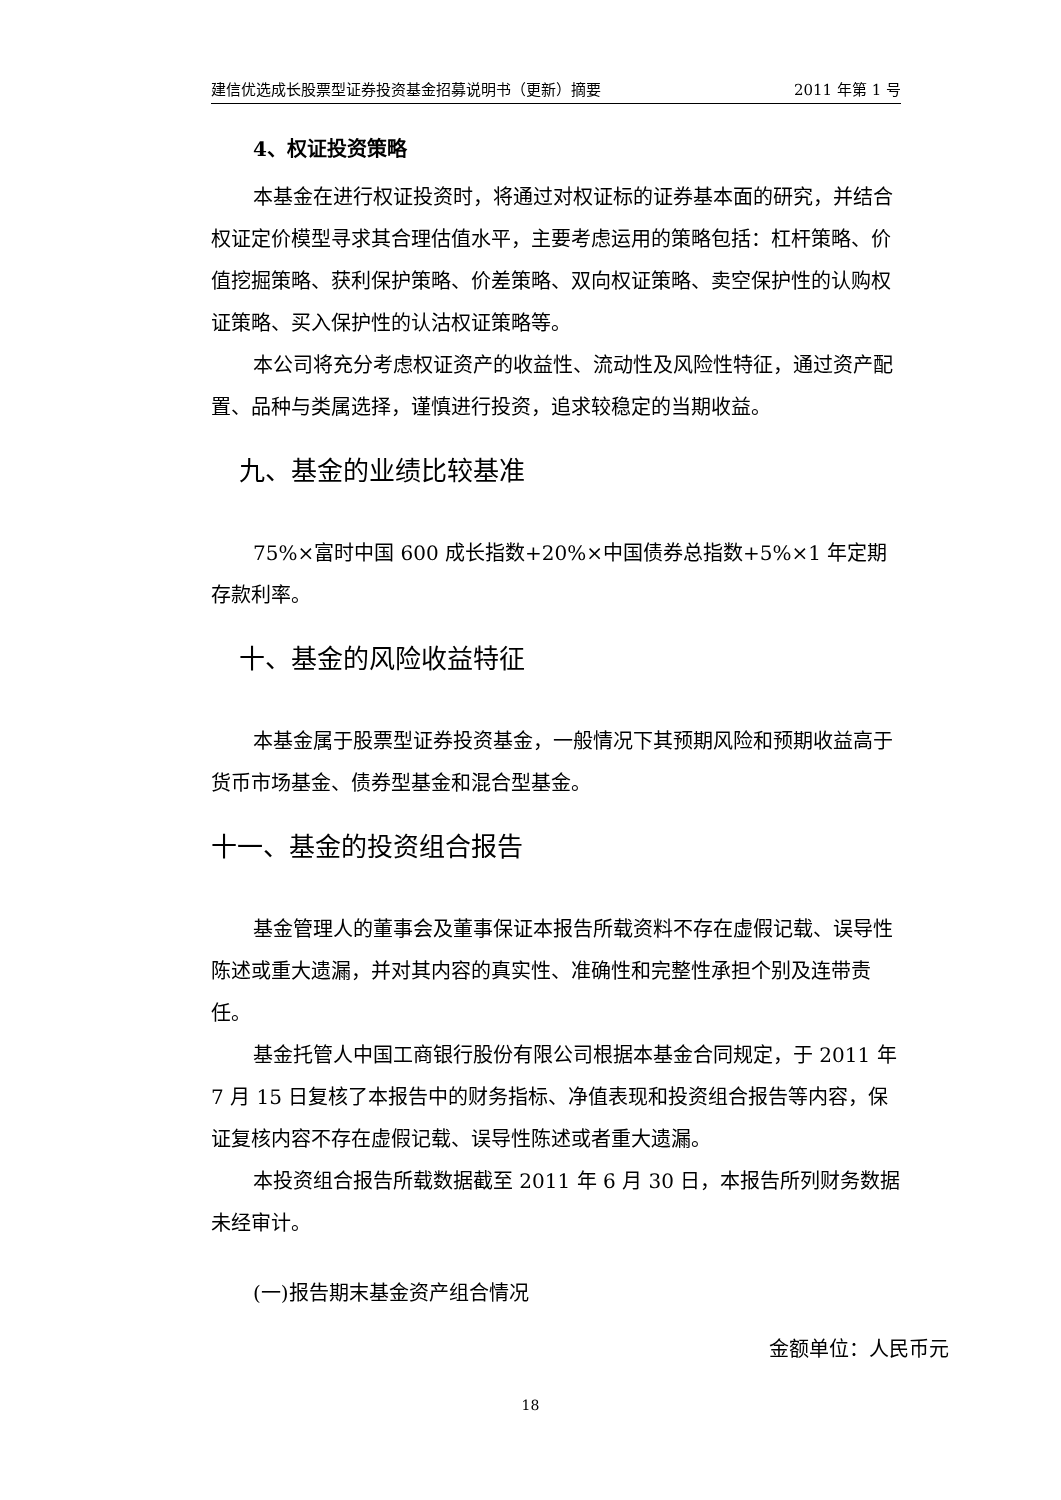建信优选成长股票型证券投资基金招募说明书（更新）摘要 2011 年第 1 号
4、权证投资策略
本基金在进行权证投资时，将通过对权证标的证券基本面的研究，并结合权证定价模型寻求其合理估值水平，主要考虑运用的策略包括：杠杆策略、价值挖掘策略、获利保护策略、价差策略、双向权证策略、卖空保护性的认购权证策略、买入保护性的认沽权证策略等。
本公司将充分考虑权证资产的收益性、流动性及风险性特征，通过资产配置、品种与类属选择，谨慎进行投资，追求较稳定的当期收益。
九、基金的业绩比较基准
75%×富时中国 600 成长指数+20%×中国债券总指数+5%×1 年定期存款利率。
十、基金的风险收益特征
本基金属于股票型证券投资基金，一般情况下其预期风险和预期收益高于货币市场基金、债券型基金和混合型基金。
十一、基金的投资组合报告
基金管理人的董事会及董事保证本报告所载资料不存在虚假记载、误导性陈述或重大遗漏，并对其内容的真实性、准确性和完整性承担个别及连带责任。
基金托管人中国工商银行股份有限公司根据本基金合同规定，于 2011 年 7 月 15 日复核了本报告中的财务指标、净值表现和投资组合报告等内容，保证复核内容不存在虚假记载、误导性陈述或者重大遗漏。
本投资组合报告所载数据截至 2011 年 6 月 30 日，本报告所列财务数据未经审计。
(一)报告期末基金资产组合情况
金额单位：人民币元
18